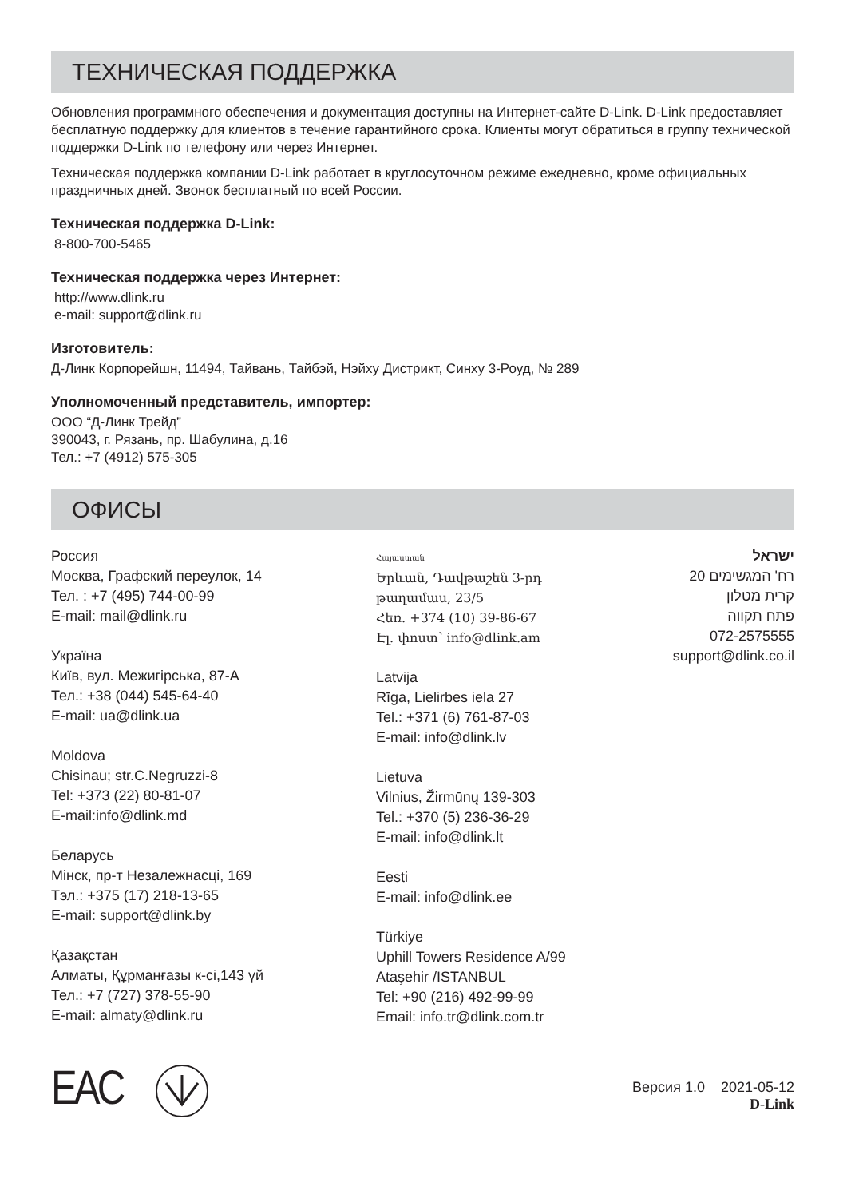ТЕХНИЧЕСКАЯ ПОДДЕРЖКА
Обновления программного обеспечения и документация доступны на Интернет-сайте D-Link. D-Link предоставляет бесплатную поддержку для клиентов в течение гарантийного срока. Клиенты могут обратиться в группу технической поддержки D-Link по телефону или через Интернет.
Техническая поддержка компании D-Link работает в круглосуточном режиме ежедневно, кроме официальных праздничных дней. Звонок бесплатный по всей России.
Техническая поддержка D-Link:
8-800-700-5465
Техническая поддержка через Интернет:
http://www.dlink.ru
e-mail: support@dlink.ru
Изготовитель:
Д-Линк Корпорейшн, 11494, Тайвань, Тайбэй, Нэйху Дистрикт, Синху 3-Роуд, № 289
Уполномоченный представитель, импортер:
ООО “Д-Линк Трейд”
390043, г. Рязань, пр. Шабулина, д.16
Тел.: +7 (4912) 575-305
ОФИСЫ
Россия
Москва, Графский переулок, 14
Тел. : +7 (495) 744-00-99
E-mail: mail@dlink.ru
Україна
Київ, вул. Межигірська, 87-А
Тел.: +38 (044) 545-64-40
E-mail: ua@dlink.ua
Moldova
Chisinau; str.C.Negruzzi-8
Tel: +373 (22) 80-81-07
E-mail:info@dlink.md
Беларусь
Мінск, пр-т Незалежнасці, 169
Тэл.: +375 (17) 218-13-65
E-mail: support@dlink.by
Қазақстан
Алматы, Құрманғазы к-сі,143 үй
Тел.: +7 (727) 378-55-90
E-mail: almaty@dlink.ru
Հայաստան
Երևան, Դավթաշեն 3-րդ
թաղամաս, 23/5
Հեռ. +374 (10) 39-86-67
Էլ. փոստ՝ info@dlink.am
Latvija
Rīga, Lielirbes iela 27
Tel.: +371 (6) 761-87-03
E-mail: info@dlink.lv
Lietuva
Vilnius, Žirmūnų 139-303
Tel.: +370 (5) 236-36-29
E-mail: info@dlink.lt
Eesti
E-mail: info@dlink.ee
Türkiye
Uphill Towers Residence A/99
Ataşehir /ISTANBUL
Tel: +90 (216) 492-99-99
Email: info.tr@dlink.com.tr
ישראל
רח' המגשימים 20
קרית מטלון
פתח תקווה
072-2575555
support@dlink.co.il
EAC
Версия 1.0 2021-05-12
D-Link